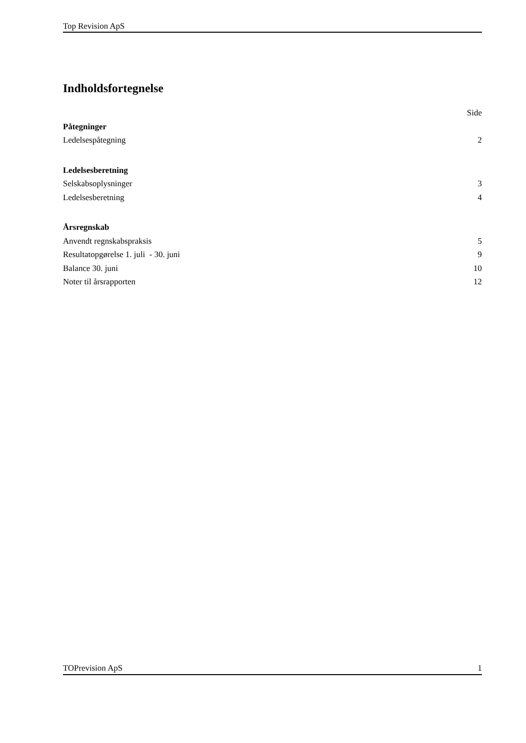Top Revision ApS
Indholdsfortegnelse
Side
Påtegninger
Ledelsespåtegning 2
Ledelsesberetning
Selskabsoplysninger 3
Ledelsesberetning 4
Årsregnskab
Anvendt regnskabspraksis 5
Resultatopgørelse 1. juli - 30. juni 9
Balance 30. juni 10
Noter til årsrapporten 12
TOPrevision ApS 1